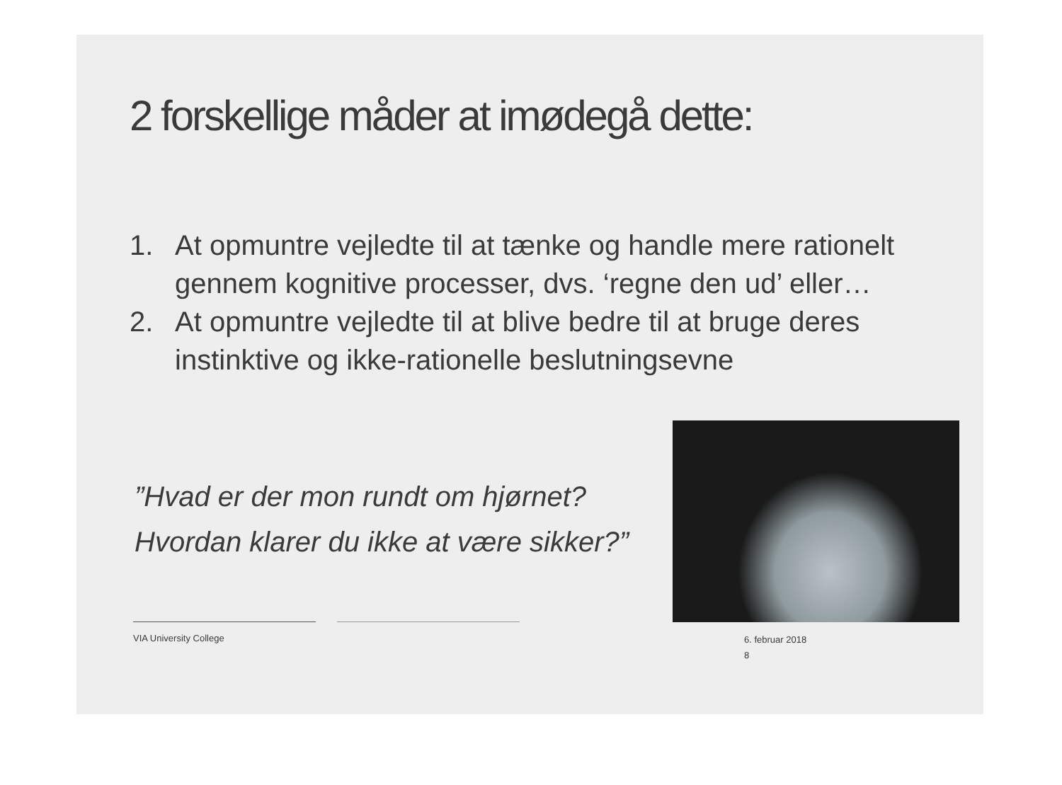2 forskellige måder at imødegå dette:
1. At opmuntre vejledte til at tænke og handle mere rationelt gennem kognitive processer, dvs. ‘regne den ud’ eller…
2. At opmuntre vejledte til at blive bedre til at bruge deres instinktive og ikke-rationelle beslutningsevne
”Hvad er der mon rundt om hjørnet?
Hvordan klarer du ikke at være sikker?”
VIA University College
6. februar 2018
8